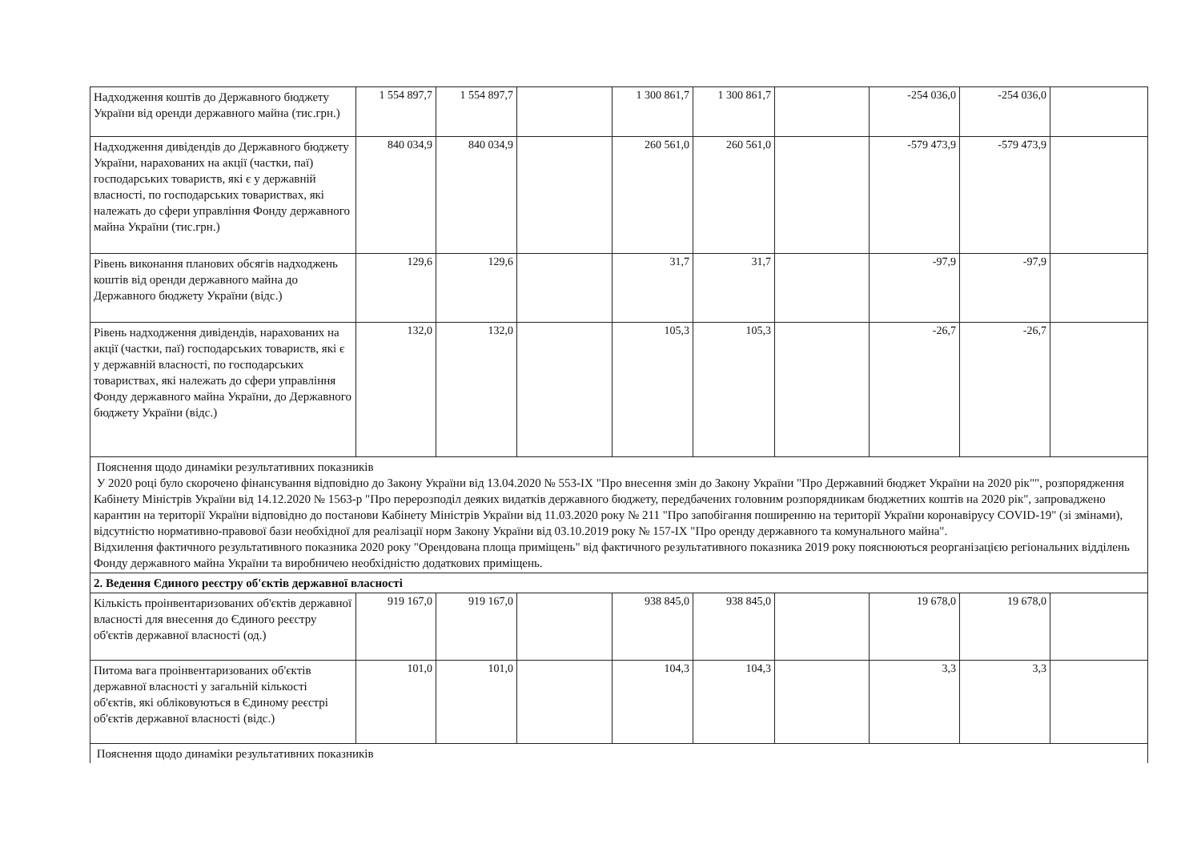| Надходження коштів до Державного бюджету України від оренди державного майна (тис.грн.) | 1 554 897,7 | 1 554 897,7 | | 1 300 861,7 | 1 300 861,7 | | -254 036,0 | -254 036,0 | |
| Надходження дивідендів до Державного бюджету України, нарахованих на акції (частки, паї) господарських товариств, які є у державній власності, по господарських товариствах, які належать до сфери управління Фонду державного майна України (тис.грн.) | 840 034,9 | 840 034,9 | | 260 561,0 | 260 561,0 | | -579 473,9 | -579 473,9 | |
| Рівень виконання планових обсягів надходжень коштів від оренди державного майна до Державного бюджету України (відс.) | 129,6 | 129,6 | | 31,7 | 31,7 | | -97,9 | -97,9 | |
| Рівень надходження дивідендів, нарахованих на акції (частки, паї) господарських товариств, які є у державній власності, по господарських товариствах, які належать до сфери управління Фонду державного майна України, до Державного бюджету України (відс.) | 132,0 | 132,0 | | 105,3 | 105,3 | | -26,7 | -26,7 | |
| Пояснення щодо динаміки результативних показників У 2020 році було скорочено фінансування відповідно до Закону України від 13.04.2020 № 553-IX "Про внесення змін до Закону України "Про Державний бюджет України на 2020 рік"", розпорядження Кабінету Міністрів України від 14.12.2020 № 1563-р "Про перерозподіл деяких видатків державного бюджету, передбачених головним розпорядникам бюджетних коштів на 2020 рік", запроваджено карантин на території України відповідно до постанови Кабінету Міністрів України від 11.03.2020 року № 211 "Про запобігання поширенню на території України коронавірусу COVID-19" (зі змінами), відсутністю нормативно-правової бази необхідної для реалізації норм Закону України від 03.10.2019 року № 157-IX "Про оренду державного та комунального майна". Відхилення фактичного результативного показника 2020 року "Орендована площа приміщень" від фактичного результативного показника 2019 року пояснюються реорганізацією регіональних відділень Фонду державного майна України та виробничею необхідністю додаткових приміщень. | | | | | | | | | |
| 2. Ведення Єдиного реєстру об'єктів державної власності | | | | | | | | | |
| Кількість проінвентаризованих об'єктів державної власності для внесення до Єдиного реєстру об'єктів державної власності (од.) | 919 167,0 | 919 167,0 | | 938 845,0 | 938 845,0 | | 19 678,0 | 19 678,0 | |
| Питома вага проінвентаризованих об'єктів державної власності у загальній кількості об'єктів, які обліковуються в Єдиному реєстрі об'єктів державної власності (відс.) | 101,0 | 101,0 | | 104,3 | 104,3 | | 3,3 | 3,3 | |
| Пояснення щодо динаміки результативних показників | | | | | | | | | |